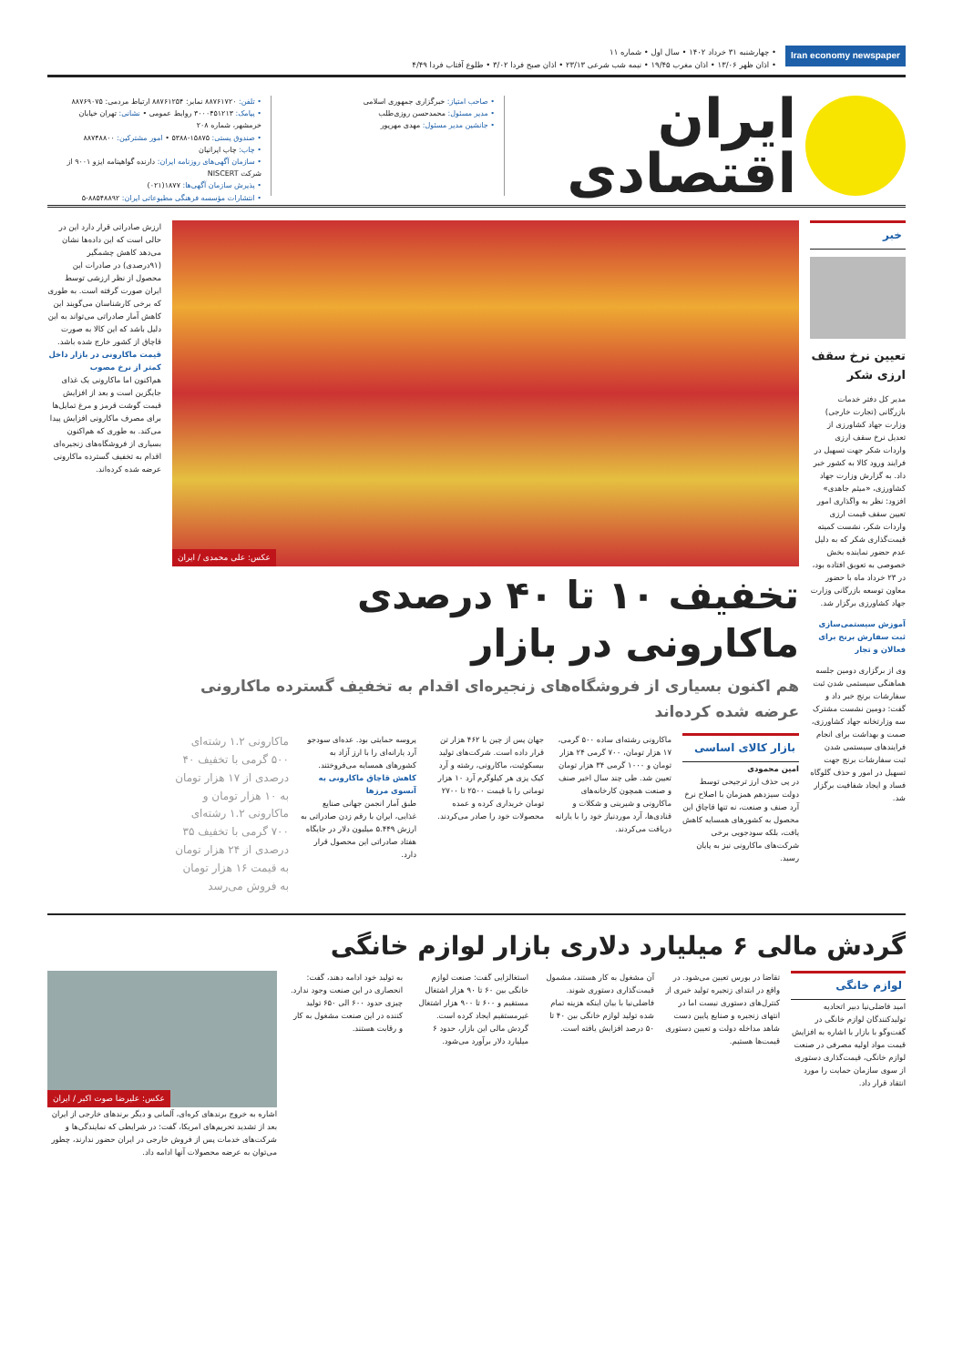Iran economy newspaper
• چهارشنبه ۳۱ خرداد ۱۴۰۲ • سال اول • شماره ۱۱
• اذان ظهر ۱۳/۰۶ • اذان مغرب ۱۹/۴۵ • نیمه شب شرعی ۲۳/۱۳ • اذان صبح فردا ۳/۰۲ • طلوع آفتاب فردا ۴/۴۹
ایران اقتصادی
• صاحب امتیاز: خبرگزاری جمهوری اسلامی
• مدیر مسئول: محمدحسن روزی‌طلب
• جانشین مدیر مسئول: مهدی مهرپور
• تلفن: ۸۸۷۶۱۷۲۰ نمابر: ۸۸۷۶۱۲۵۴ ارتباط مردمی: ۸۸۷۶۹۰۷۵
• پیامک: ۳۰۰۰۴۵۱۲۱۳ روابط عمومی • نشانی: تهران خیابان خرمشهر، شماره ۲۰۸
• صندوق پستی: ۱۵۸۷۵-۵۳۸۸ • امور مشترکین: ۸۸۷۴۸۸۰۰
• چاپ: چاپ ایرانیان
• سازمان آگهی‌های روزنامه ایران: دارنده گواهینامه ایزو ۹۰۰۱ از شرکت NISCERT
• پذیرش سازمان آگهی‌ها: ۱۸۷۷(۰۲۱)
• انتشارات مؤسسه فرهنگی مطبوعاتی ایران: ۸۸۵۴۸۸۹۲-۵
خبر
تعیین نرخ سقف ارزی شکر
مدیر کل دفتر خدمات بازرگانی (تجارت خارجی) وزارت جهاد کشاورزی از تعدیل نرخ سقف ارزی واردات شکر جهت تسهیل در فرایند ورود کالا به کشور خبر داد. به گزارش وزارت جهاد کشاورزی، «میثم جاهدی» افزود: نظر به واگذاری امور تعیین سقف قیمت ارزی واردات شکر، نشست کمیته قیمت‌گذاری شکر که به دلیل عدم حضور نماینده بخش خصوصی به تعویق افتاده بود، در ۲۳ خرداد ماه با حضور معاون توسعه بازرگانی وزارت جهاد کشاورزی برگزار شد.
آموزش سیستمی‌سازی ثبت سفارش برنج برای فعالان و تجار
وی از برگزاری دومین جلسه هماهنگی سیستمی شدن ثبت سفارشات برنج خبر داد و گفت: دومین نشست مشترک سه وزارتخانه جهاد کشاورزی، صمت و بهداشت برای انجام فرایندهای سیستمی شدن ثبت سفارشات برنج جهت تسهیل در امور و حذف گلوگاه فساد و ایجاد شفافیت برگزار شد.
عکس: علی محمدی / ایران
تخفیف ۱۰ تا ۴۰ درصدی ماکارونی در بازار
هم اکنون بسیاری از فروشگاه‌های زنجیره‌ای اقدام به تخفیف گسترده ماکارونی عرضه شده کرده‌اند
بازار کالای اساسی
امین محمودی
در پی حذف ارز ترجیحی توسط دولت سیزدهم همزمان با اصلاح نرخ آرد صنف و صنعت، نه تنها قاچاق این محصول به کشورهای همسایه کاهش یافت، بلکه سودجویی برخی شرکت‌های ماکارونی نیز به پایان رسید.
ماکارونی رشته‌ای ساده ۵۰۰ گرمی، ۱۷ هزار تومان، ۷۰۰ گرمی ۲۴ هزار تومان و ۱۰۰۰ گرمی ۳۴ هزار تومان تعیین شد. طی چند سال اخیر صنف و صنعت همچون کارخانه‌های ماکارونی و شیرینی و شکلات و قنادی‌ها، آرد موردنیاز خود را با یارانه دریافت می‌کردند.
جهان پس از چین با ۴۶۲ هزار تن قرار داده است. شرکت‌های تولید بیسکوئیت، ماکارونی، رشته و آرد کیک پزی هر کیلوگرم آرد ۱۰ هزار تومانی را با قیمت ۲۵۰۰ تا ۲۷۰۰ تومان خریداری کرده و عمده محصولات خود را صادر می‌کردند.
پروسه حمایتی بود. عده‌ای سودجو آرد یارانه‌ای را با ارز آزاد به کشورهای همسایه می‌فروختند.
کاهش قاچاق ماکارونی به آنسوی مرزها
طبق آمار انجمن جهانی صنایع غذایی، ایران با رقم زدن صادراتی به ارزش ۵.۴۴۹ میلیون دلار در جایگاه هفتاد صادراتی این محصول قرار دارد.
ماکارونی ۱.۲ رشته‌ای ۵۰۰ گرمی با تخفیف ۴۰ درصدی از ۱۷ هزار تومان به ۱۰ هزار تومان و ماکارونی ۱.۲ رشته‌ای ۷۰۰ گرمی با تخفیف ۳۵ درصدی از ۲۴ هزار تومان به قیمت ۱۶ هزار تومان به فروش می‌رسد
ارزش صادراتی قرار دارد این در حالی است که این داده‌ها نشان می‌دهد کاهش چشمگیر (۹۱درصدی) در صادرات این محصول از نظر ارزشی توسط ایران صورت گرفته است. به طوری که برخی کارشناسان می‌گویند این کاهش آمار صادراتی می‌تواند به این دلیل باشد که این کالا به صورت قاچاق از کشور خارج شده باشد.
قیمت ماکارونی در بازار داخل کمتر از نرخ مصوب
هم‌اکنون اما ماکارونی یک غذای جایگزین است و بعد از افزایش قیمت گوشت قرمز و مرغ تمایل‌ها برای مصرف ماکارونی افزایش پیدا می‌کند. به طوری که هم‌اکنون بسیاری از فروشگاه‌های زنجیره‌ای اقدام به تخفیف گسترده ماکارونی عرضه شده کرده‌اند.
گردش مالی ۶ میلیارد دلاری بازار لوازم خانگی
لوازم خانگی
امید فاضلی‌نیا دبیر اتحادیه تولیدکنندگان لوازم خانگی در گفت‌وگو با بازار با اشاره به افزایش قیمت مواد اولیه مصرفی در صنعت لوازم خانگی، قیمت‌گذاری دستوری از سوی سازمان حمایت را مورد انتقاد قرار داد.
تقاضا در بورس تعیین می‌شود. در واقع در ابتدای زنجیره تولید خبری از کنترل‌های دستوری نیست اما در انتهای زنجیره و صنایع پایین دست شاهد مداخله دولت و تعیین دستوری قیمت‌ها هستیم.
آن مشغول به کار هستند، مشمول قیمت‌گذاری دستوری شوند. فاضلی‌نیا با بیان اینکه هزینه تمام شده تولید لوازم خانگی بین ۴۰ تا ۵۰ درصد افزایش یافته است.
استغالزایی گفت: صنعت لوازم خانگی بین ۶۰ تا ۹۰ هزار اشتغال مستقیم و ۶۰۰ تا ۹۰۰ هزار اشتغال غیرمستقیم ایجاد کرده است. گردش مالی این بازار، حدود ۶ میلیارد دلار برآورد می‌شود.
به تولید خود ادامه دهند، گفت: انحصاری در این صنعت وجود ندارد. چیزی حدود ۶۰۰ الی ۶۵۰ تولید کننده در این صنعت مشغول به کار و رقابت هستند.
عکس: علیرضا صوت اکبر / ایران
اشاره به خروج برندهای کره‌ای، آلمانی و دیگر برندهای خارجی از ایران بعد از تشدید تحریم‌های امریکا، گفت: در شرایطی که نمایندگی‌ها و شرکت‌های خدمات پس از فروش خارجی در ایران حضور ندارند، چطور می‌توان به عرضه محصولات آنها ادامه داد.